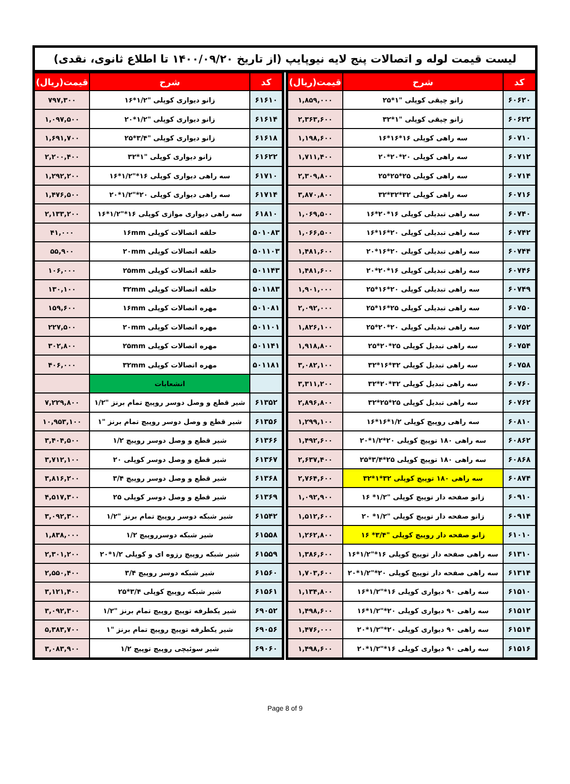لیست قیمت لوله و اتصالات پنج لایه نیوپایپ (از تاریخ ۱۴۰۰/۰۹/۲۰ تا اطلاع ثانوی، نقدی)
| کد | شرح | قیمت(ریال) |
| --- | --- | --- |
| ۶۰۶۲۰ | زانو چپقی کوپلی "۱*۲۵ | ۱,۸۵۹,۰۰۰ |
| ۶۰۶۲۲ | زانو چپقی کوپلی "۱*۳۲ | ۲,۳۶۳,۶۰۰ |
| ۶۰۷۱۰ | سه راهی کوپلی ۱۶*۱۶*۱۶ | ۱,۱۹۸,۶۰۰ |
| ۶۰۷۱۲ | سه راهی کوپلی ۲۰*۲۰*۲۰ | ۱,۷۱۱,۴۰۰ |
| ۶۰۷۱۴ | سه راهی کوپلی ۲۵*۲۵*۲۵ | ۲,۳۰۹,۸۰۰ |
| ۶۰۷۱۶ | سه راهی کوپلی ۳۲*۳۲*۳۲ | ۳,۸۷۰,۸۰۰ |
| ۶۰۷۴۰ | سه راهی تبدیلی کوپلی ۱۶*۲۰*۱۶ | ۱,۰۶۹,۵۰۰ |
| ۶۰۷۴۲ | سه راهی تبدیلی کوپلی ۲۰*۱۶*۱۶ | ۱,۰۶۶,۵۰۰ |
| ۶۰۷۴۴ | سه راهی تبدیلی کوپلی ۲۰*۱۶*۲۰ | ۱,۴۸۱,۶۰۰ |
| ۶۰۷۴۶ | سه راهی تبدیلی کوپلی ۱۶*۲۰*۲۰ | ۱,۴۸۱,۶۰۰ |
| ۶۰۷۴۹ | سه راهی تبدیلی کوپلی ۲۰*۱۶*۲۵ | ۱,۹۰۱,۰۰۰ |
| ۶۰۷۵۰ | سه راهی تبدیلی کوپلی ۲۵*۱۶*۲۵ | ۲,۰۹۲,۰۰۰ |
| ۶۰۷۵۲ | سه راهی تبدیلی کوپلی ۲۰*۲۰*۲۵ | ۱,۸۲۶,۱۰۰ |
| ۶۰۷۵۴ | سه راهی تبدیل کوپلی ۲۵*۲۰*۲۵ | ۱,۹۱۸,۸۰۰ |
| ۶۰۷۵۸ | سه راهی تبدیل کوپلی ۳۲*۱۶*۳۲ | ۳,۰۸۲,۱۰۰ |
| ۶۰۷۶۰ | سه راهی تبدیل کوپلی ۳۲*۲۰*۳۲ | ۳,۳۱۱,۲۰۰ |
| ۶۰۷۶۲ | سه راهی تبدیل کوپلی ۲۵*۲۵*۳۲ | ۲,۸۹۶,۸۰۰ |
| ۶۰۸۱۰ | سه راهی روپیچ کوپلی ۱/۲*۱۶*۱۶ | ۱,۲۹۹,۱۰۰ |
| ۶۰۸۶۲ | سه راهی ۱۸۰ توپیچ کوپلی ۲۰*۱/۲*۲۰ | ۱,۴۹۲,۶۰۰ |
| ۶۰۸۶۸ | سه راهی ۱۸۰ توپیچ کوپلی ۲۵*۳/۴*۲۵ | ۲,۶۳۷,۴۰۰ |
| ۶۰۸۷۴ | سه راهی ۱۸۰ توپیچ کوپلی ۳۲*۱*۳۲ | ۲,۷۶۴,۶۰۰ |
| ۶۰۹۱۰ | زانو صفحه دار توپیچ کوپلی "۱/۲* ۱۶ | ۱,۰۹۲,۹۰۰ |
| ۶۰۹۱۴ | زانو صفحه دار توپیچ کوپلی "۱/۲* ۲۰ | ۱,۵۱۲,۶۰۰ |
| ۶۱۰۱۰ | زانو صفحه دار روپیچ کوپلی "۳/۴* ۱۶ | ۱,۲۶۲,۸۰۰ |
| ۶۱۳۱۰ | سه راهی صفحه دار توپیچ کوپلی ۱۶*"۱/۲*۱۶ | ۱,۳۸۶,۶۰۰ |
| ۶۱۳۱۴ | سه راهی صفحه دار توپیچ کوپلی ۲۰*"۱/۲*۲۰ | ۱,۷۰۳,۶۰۰ |
| ۶۱۵۱۰ | سه راهی ۹۰ دیواری کوپلی ۱۶*"۱/۲*۱۶ | ۱,۱۳۴,۸۰۰ |
| ۶۱۵۱۲ | سه راهی ۹۰ دیواری کوپلی ۲۰*"۱/۲*۱۶ | ۱,۴۹۸,۶۰۰ |
| ۶۱۵۱۴ | سه راهی ۹۰ دیواری کوپلی ۲۰*"۱/۲*۲۰ | ۱,۴۷۶,۰۰۰ |
| ۶۱۵۱۶ | سه راهی ۹۰ دیواری کوپلی ۱۶*"۱/۲*۲۰ | ۱,۴۹۸,۶۰۰ |
| کد | شرح | قیمت(ریال) |
| --- | --- | --- |
| ۶۱۶۱۰ | زانو دیواری کوپلی "۱/۲*۱۶ | ۷۹۷,۳۰۰ |
| ۶۱۶۱۴ | زانو دیواری کوپلی "۱/۲*۲۰ | ۱,۰۹۷,۵۰۰ |
| ۶۱۶۱۸ | زانو دیواری کوپلی "۳/۴*۲۵ | ۱,۶۹۱,۷۰۰ |
| ۶۱۶۲۲ | زانو دیواری کوپلی "۱*۳۲ | ۲,۲۰۰,۴۰۰ |
| ۶۱۷۱۰ | سه راهی دیواری کوپلی ۱۶*"۱/۲*۱۶ | ۱,۲۹۲,۲۰۰ |
| ۶۱۷۱۴ | سه راهی دیواری کوپلی ۲۰*"۱/۲*۲۰ | ۱,۴۷۶,۵۰۰ |
| ۶۱۸۱۰ | سه راهی دیواری موازی کوپلی ۱۶*"۱/۲*۱۶ | ۲,۱۳۳,۲۰۰ |
| ۵۰۱۰۸۳ | حلقه اتصالات کوپلی ۱۶mm | ۴۱,۰۰۰ |
| ۵۰۱۱۰۳ | حلقه اتصالات کوپلی ۲۰mm | ۵۵,۹۰۰ |
| ۵۰۱۱۴۳ | حلقه اتصالات کوپلی ۲۵mm | ۱۰۶,۰۰۰ |
| ۵۰۱۱۸۳ | حلقه اتصالات کوپلی ۳۲mm | ۱۳۰,۱۰۰ |
| ۵۰۱۰۸۱ | مهره اتصالات کوپلی ۱۶mm | ۱۵۹,۶۰۰ |
| ۵۰۱۱۰۱ | مهره اتصالات کوپلی ۲۰mm | ۲۲۷,۵۰۰ |
| ۵۰۱۱۴۱ | مهره اتصالات کوپلی ۲۵mm | ۳۰۲,۸۰۰ |
| ۵۰۱۱۸۱ | مهره اتصالات کوپلی ۳۲mm | ۴۰۶,۰۰۰ |
| | انشعابات | |
| ۶۱۳۵۲ | شیر قطع و وصل دوسر روپیچ تمام برنز "۱/۲ | ۷,۲۲۹,۸۰۰ |
| ۶۱۳۵۶ | شیر قطع و وصل دوسر روپیچ تمام برنز "۱ | ۱۰,۹۵۳,۱۰۰ |
| ۶۱۳۶۶ | شیر قطع و وصل دوسر روپیچ ۱/۲ | ۳,۴۰۴,۵۰۰ |
| ۶۱۳۶۷ | شیر قطع و وصل دوسر کوپلی ۲۰ | ۳,۷۱۲,۱۰۰ |
| ۶۱۳۶۸ | شیر قطع و وصل دوسر روپیچ ۳/۴ | ۳,۸۱۶,۲۰۰ |
| ۶۱۳۶۹ | شیر قطع و وصل دوسر کوپلی ۲۵ | ۴,۵۱۷,۳۰۰ |
| ۶۱۵۴۲ | شیر شبکه دوسر روپیچ تمام برنز "۱/۲ | ۳,۰۹۲,۳۰۰ |
| ۶۱۵۵۸ | شیر شبکه دوسرروپیچ ۱/۲ | ۱,۸۳۸,۰۰۰ |
| ۶۱۵۵۹ | شیر شبکه روپیچ رزوه ای و کوپلی ۱/۲*۲۰ | ۲,۳۰۱,۲۰۰ |
| ۶۱۵۶۰ | شیر شبکه دوسر روپیچ ۳/۴ | ۲,۵۵۰,۴۰۰ |
| ۶۱۵۶۱ | شیر شبکه روپیچ کوپلی ۳/۴*۲۵ | ۳,۱۲۱,۴۰۰ |
| ۶۹۰۵۲ | شیر یکطرفه توپیچ روپیچ تمام برنز "۱/۲ | ۳,۰۹۲,۳۰۰ |
| ۶۹۰۵۶ | شیر یکطرفه توپیچ روپیچ تمام برنز "۱ | ۵,۳۸۳,۷۰۰ |
| ۶۹۰۶۰ | شیر سوئیچی روپیچ توپیچ ۱/۲ | ۳,۰۸۳,۹۰۰ |
Page 8 of 9